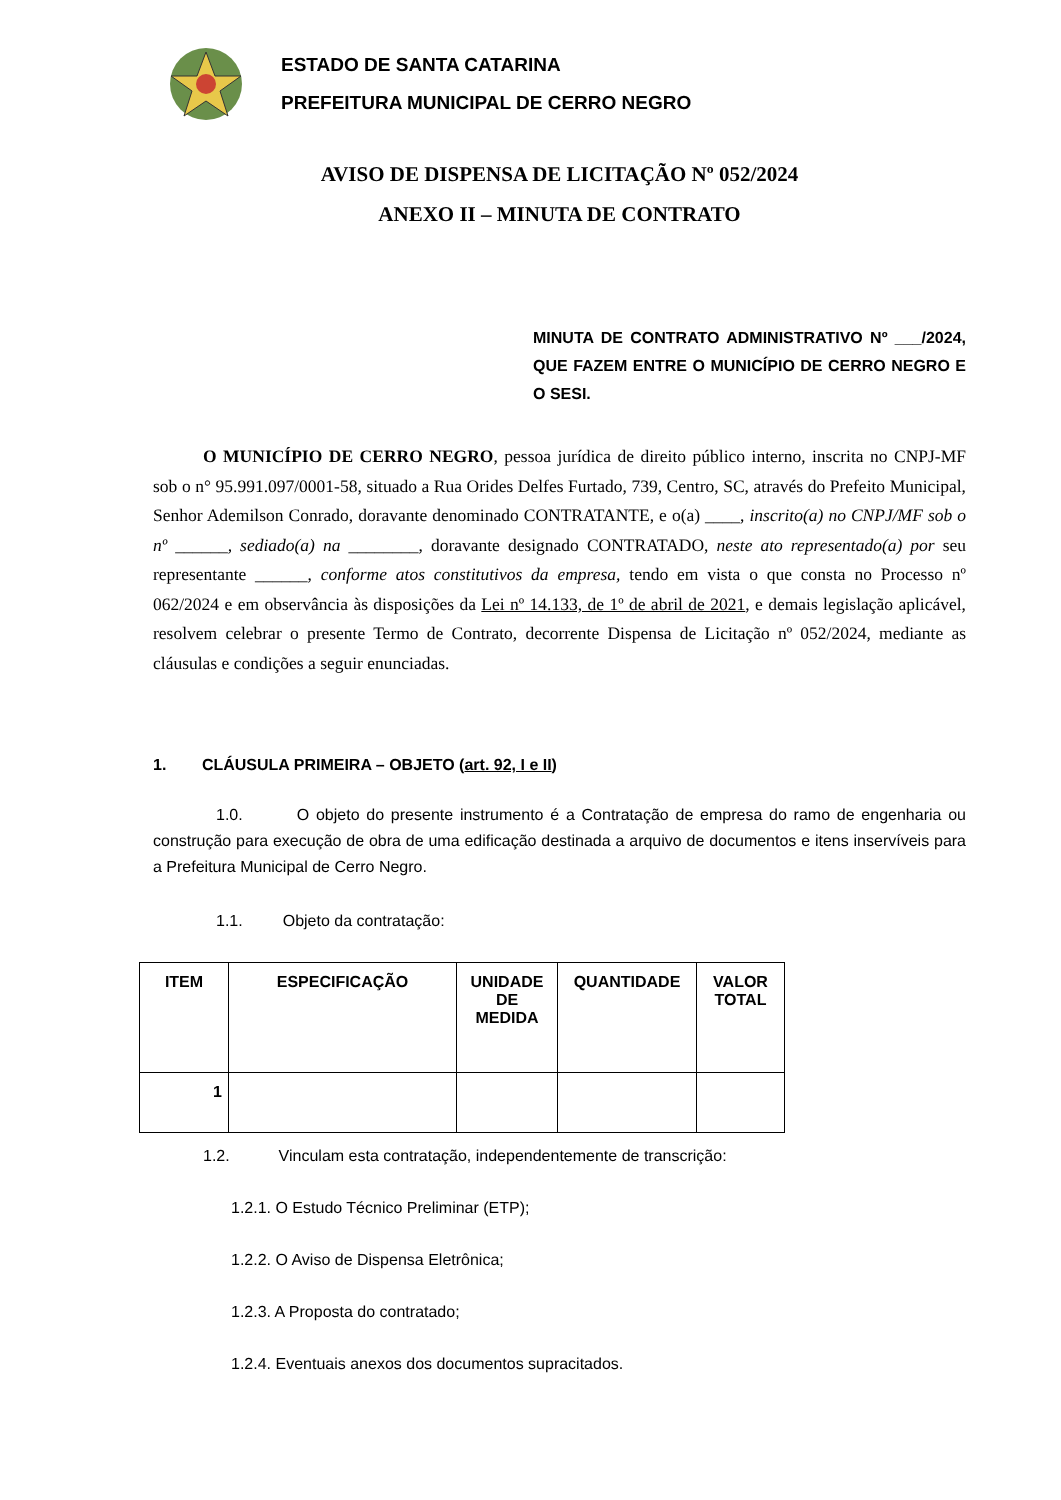ESTADO DE SANTA CATARINA
PREFEITURA MUNICIPAL DE CERRO NEGRO
AVISO DE DISPENSA DE LICITAÇÃO Nº 052/2024
ANEXO II – MINUTA DE CONTRATO
MINUTA DE CONTRATO ADMINISTRATIVO Nº ___/2024, QUE FAZEM ENTRE O MUNICÍPIO DE CERRO NEGRO E O SESI.
O MUNICÍPIO DE CERRO NEGRO, pessoa jurídica de direito público interno, inscrita no CNPJ-MF sob o n° 95.991.097/0001-58, situado a Rua Orides Delfes Furtado, 739, Centro, SC, através do Prefeito Municipal, Senhor Ademilson Conrado, doravante denominado CONTRATANTE, e o(a) ____, inscrito(a) no CNPJ/MF sob o nº ______, sediado(a) na ________, doravante designado CONTRATADO, neste ato representado(a) por seu representante ______, conforme atos constitutivos da empresa, tendo em vista o que consta no Processo nº 062/2024 e em observância às disposições da Lei nº 14.133, de 1º de abril de 2021, e demais legislação aplicável, resolvem celebrar o presente Termo de Contrato, decorrente Dispensa de Licitação nº 052/2024, mediante as cláusulas e condições a seguir enunciadas.
1. CLÁUSULA PRIMEIRA – OBJETO (art. 92, I e II)
1.0. O objeto do presente instrumento é a Contratação de empresa do ramo de engenharia ou construção para execução de obra de uma edificação destinada a arquivo de documentos e itens inservíveis para a Prefeitura Municipal de Cerro Negro.
1.1. Objeto da contratação:
| ITEM | ESPECIFICAÇÃO | UNIDADE DE MEDIDA | QUANTIDADE | VALOR TOTAL |
| --- | --- | --- | --- | --- |
| 1 | | | | |
1.2. Vinculam esta contratação, independentemente de transcrição:
1.2.1. O Estudo Técnico Preliminar (ETP);
1.2.2. O Aviso de Dispensa Eletrônica;
1.2.3. A Proposta do contratado;
1.2.4. Eventuais anexos dos documentos supracitados.